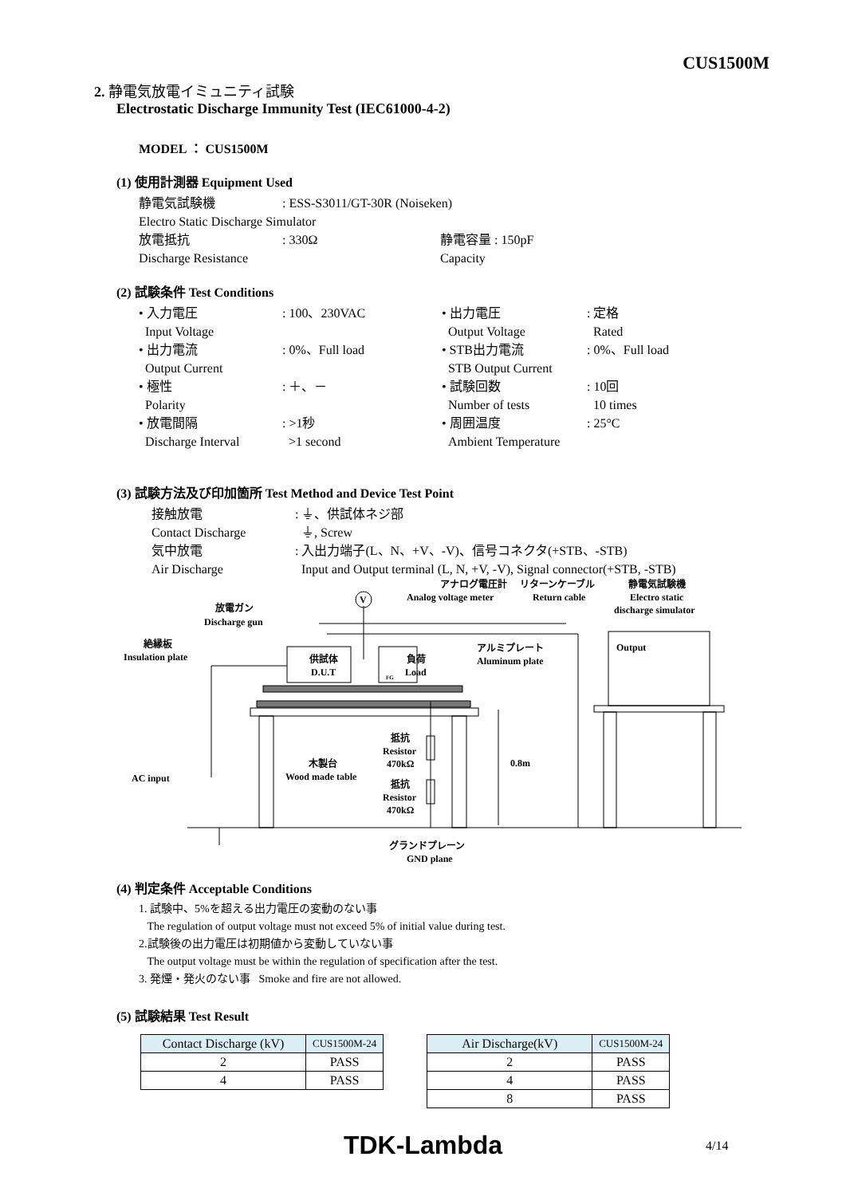CUS1500M
2. 静電気放電イミュニティ試験
Electrostatic Discharge Immunity Test (IEC61000-4-2)
MODEL ： CUS1500M
(1) 使用計測器 Equipment Used
静電気試験機: ESS-S3011/GT-30R (Noiseken)
Electro Static Discharge Simulator
放電抵抗: 330Ω 静電容量 : 150pF
Discharge Resistance Capacity
(2) 試験条件 Test Conditions
• 入力電圧
Input Voltage: 100、230VAC • 出力電圧
Output Voltage: 定格
Rated
• 出力電流
Output Current: 0%、Full load • STB出力電流
STB Output Current: 0%、Full load
• 極性
Polarity: ＋、－ • 試験回数
Number of tests: 10回
10 times
• 放電間隔
Discharge Interval: >1秒
>1 second • 周囲温度
Ambient Temperature: 25°C
(3) 試験方法及び印加箇所 Test Method and Device Test Point
接触放電
Contact Discharge
気中放電
Air Discharge: ⏚、供試体ネジ部
⏚, Screw
: 入出力端子(L、N、+V、-V)、信号コネクタ(+STB、-STB)
Input and Output terminal (L, N, +V, -V), Signal connector(+STB, -STB)
V
放電ガン
Discharge gun
絶縁板
Insulation plate
供試体
D.U.T
負荷
Load
FG
アナログ電圧計
Analog voltage meter
リターンケーブル
Return cable
静電気試験機
Electro static
discharge simulator
アルミプレート
Aluminum plate
Output
抵抗
Resistor
470kΩ
抵抗
Resistor
470kΩ
木製台
Wood made table
0.8m
AC input
グランドプレーン
GND plane
(4) 判定条件 Acceptable Conditions
1. 試験中、5%を超える出力電圧の変動のない事
The regulation of output voltage must not exceed 5% of initial value during test.
2.試験後の出力電圧は初期値から変動していない事
The output voltage must be within the regulation of specification after the test.
3. 発煙・発火のない事 Smoke and fire are not allowed.
(5) 試験結果 Test Result
| Contact Discharge (kV) | CUS1500M-24 |
| --- | --- |
| 2 | PASS |
| 4 | PASS |
| Air Discharge(kV) | CUS1500M-24 |
| --- | --- |
| 2 | PASS |
| 4 | PASS |
| 8 | PASS |
TDK-Lambda 4/14